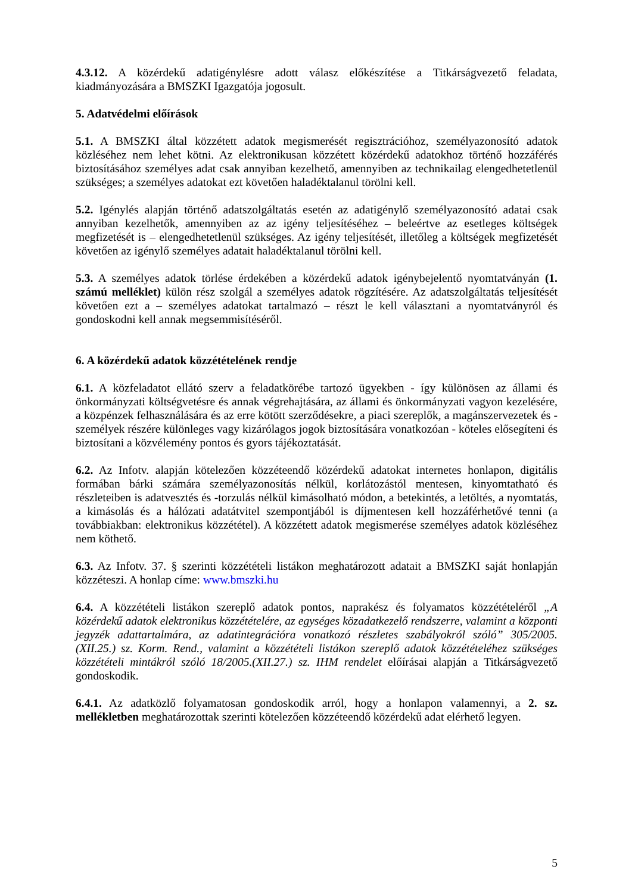4.3.12. A közérdekű adatigénylésre adott válasz előkészítése a Titkárságvezető feladata, kiadmányozására a BMSZKI Igazgatója jogosult.
5. Adatvédelmi előírások
5.1. A BMSZKI által közzétett adatok megismerését regisztrációhoz, személyazonosító adatok közléséhez nem lehet kötni. Az elektronikusan közzétett közérdekű adatokhoz történő hozzáférés biztosításához személyes adat csak annyiban kezelhető, amennyiben az technikailag elengedhetetlenül szükséges; a személyes adatokat ezt követően haladéktalanul törölni kell.
5.2. Igénylés alapján történő adatszolgáltatás esetén az adatigénylő személyazonosító adatai csak annyiban kezelhetők, amennyiben az az igény teljesítéséhez – beleértve az esetleges költségek megfizetését is – elengedhetetlenül szükséges. Az igény teljesítését, illetőleg a költségek megfizetését követően az igénylő személyes adatait haladéktalanul törölni kell.
5.3. A személyes adatok törlése érdekében a közérdekű adatok igénybejelentő nyomtatványán (1. számú melléklet) külön rész szolgál a személyes adatok rögzítésére. Az adatszolgáltatás teljesítését követően ezt a – személyes adatokat tartalmazó – részt le kell választani a nyomtatványról és gondoskodni kell annak megsemmisítéséről.
6. A közérdekű adatok közzétételének rendje
6.1. A közfeladatot ellátó szerv a feladatkörébe tartozó ügyekben - így különösen az állami és önkormányzati költségvetésre és annak végrehajtására, az állami és önkormányzati vagyon kezelésére, a közpénzek felhasználására és az erre kötött szerződésekre, a piaci szereplők, a magánszervezetek és - személyek részére különleges vagy kizárólagos jogok biztosítására vonatkozóan - köteles elősegíteni és biztosítani a közvélemény pontos és gyors tájékoztatását.
6.2. Az Infotv. alapján kötelezően közzéteendő közérdekű adatokat internetes honlapon, digitális formában bárki számára személyazonosítás nélkül, korlátozástól mentesen, kinyomtatható és részleteiben is adatvesztés és -torzulás nélkül kimásolható módon, a betekintés, a letöltés, a nyomtatás, a kimásolás és a hálózati adatátvitel szempontjából is díjmentesen kell hozzáférhetővé tenni (a továbbiakban: elektronikus közzététel). A közzétett adatok megismerése személyes adatok közléséhez nem köthető.
6.3. Az Infotv. 37. § szerinti közzétételi listákon meghatározott adatait a BMSZKI saját honlapján közzéteszi. A honlap címe: www.bmszki.hu
6.4. A közzétételi listákon szereplő adatok pontos, naprakész és folyamatos közzétételéről „A közérdekű adatok elektronikus közzétételére, az egységes közadatkezelő rendszerre, valamint a központi jegyzék adattartalmára, az adatintegrációra vonatkozó részletes szabályokról szóló” 305/2005.(XII.25.) sz. Korm. Rend., valamint a közzétételi listákon szereplő adatok közzétételéhez szükséges közzétételi mintákról szóló 18/2005.(XII.27.) sz. IHM rendelet előírásai alapján a Titkárságvezető gondoskodik.
6.4.1. Az adatközlő folyamatosan gondoskodik arról, hogy a honlapon valamennyi, a 2. sz. mellékletben meghatározottak szerinti kötelezően közzéteendő közérdekű adat elérhető legyen.
5